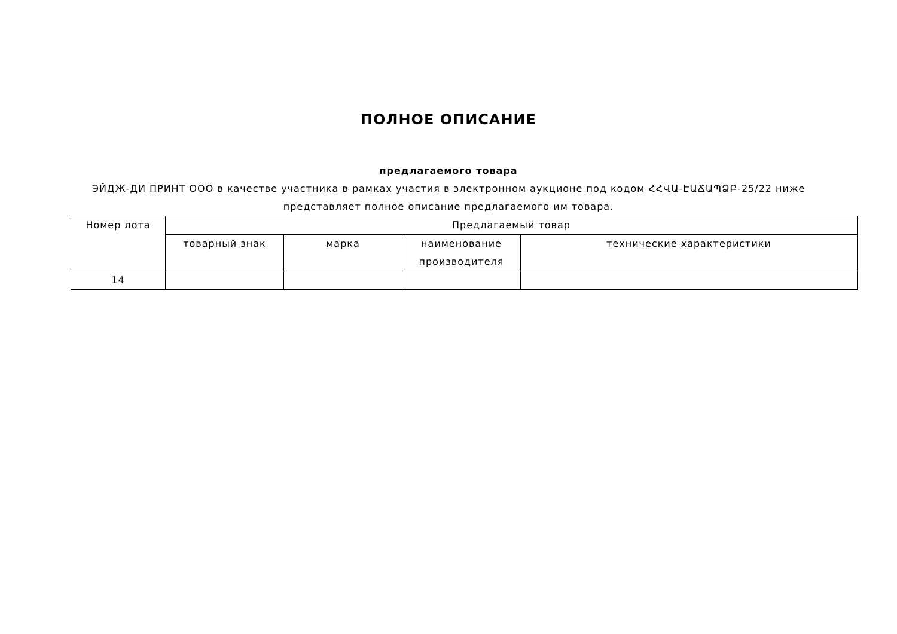ПОЛНОЕ ОПИСАНИЕ
предлагаемого товара
ЭЙДЖ-ДИ ПРИНТ ООО в качестве участника в рамках участия в электронном аукционе под кодом ՀՀՎԱ-ԷԱՃԱՊՁԲ-25/22 ниже представляет полное описание предлагаемого им товара.
| Номер лота | Предлагаемый товар | | | |
| --- | --- | --- | --- | --- |
| | товарный знак | марка | наименование производителя | технические характеристики |
| 14 | | | | |